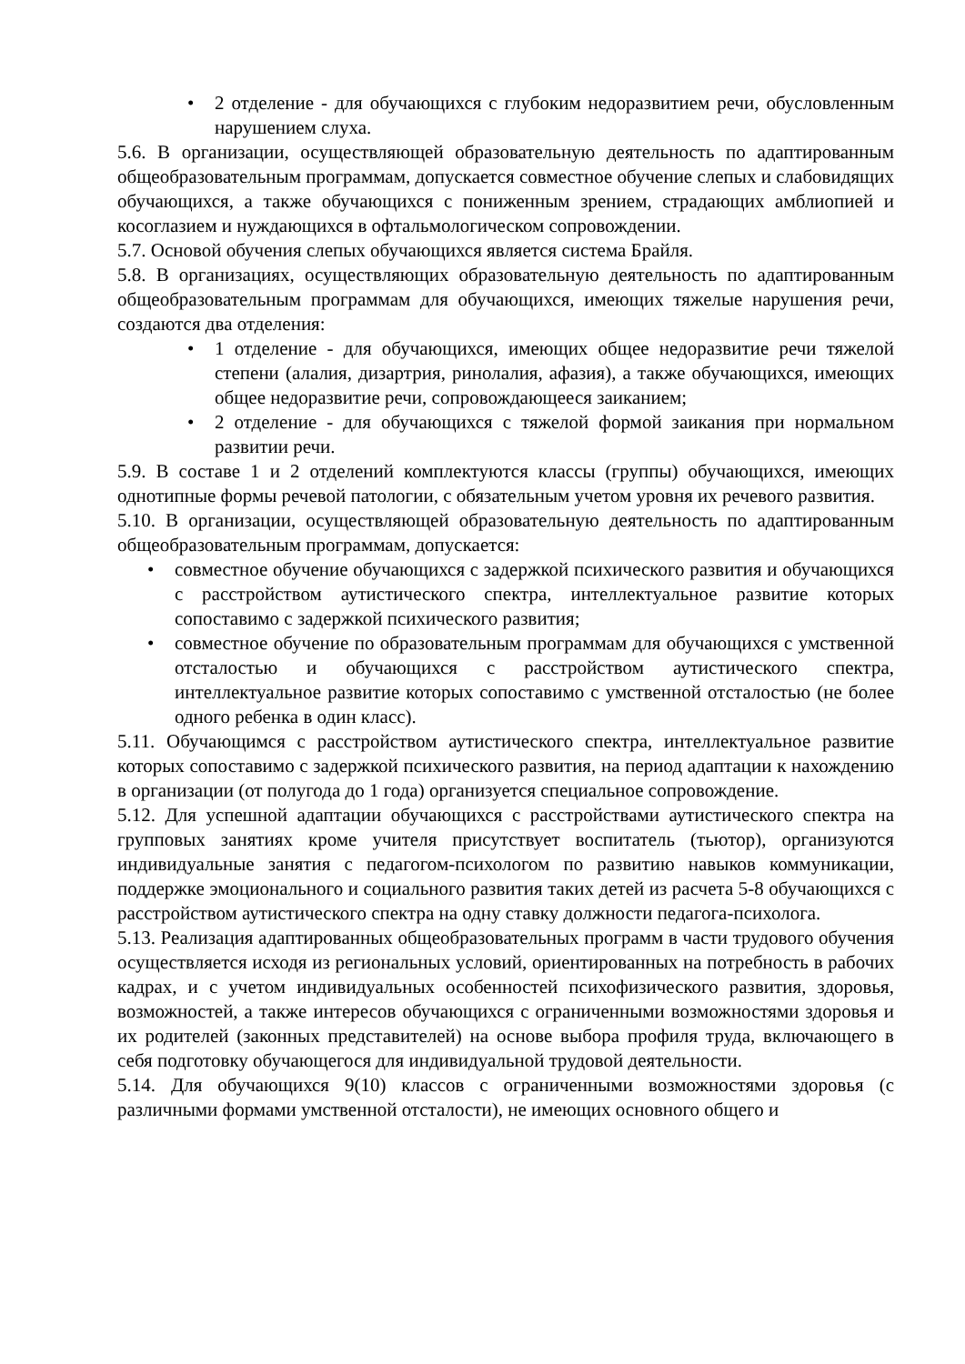• 2 отделение - для обучающихся с глубоким недоразвитием речи, обусловленным нарушением слуха.
5.6. В организации, осуществляющей образовательную деятельность по адаптированным общеобразовательным программам, допускается совместное обучение слепых и слабовидящих обучающихся, а также обучающихся с пониженным зрением, страдающих амблиопией и косоглазием и нуждающихся в офтальмологическом сопровождении.
5.7. Основой обучения слепых обучающихся является система Брайля.
5.8. В организациях, осуществляющих образовательную деятельность по адаптированным общеобразовательным программам для обучающихся, имеющих тяжелые нарушения речи, создаются два отделения:
• 1 отделение - для обучающихся, имеющих общее недоразвитие речи тяжелой степени (алалия, дизартрия, ринолалия, афазия), а также обучающихся, имеющих общее недоразвитие речи, сопровождающееся заиканием;
• 2 отделение - для обучающихся с тяжелой формой заикания при нормальном развитии речи.
5.9. В составе 1 и 2 отделений комплектуются классы (группы) обучающихся, имеющих однотипные формы речевой патологии, с обязательным учетом уровня их речевого развития.
5.10. В организации, осуществляющей образовательную деятельность по адаптированным общеобразовательным программам, допускается:
• совместное обучение обучающихся с задержкой психического развития и обучающихся с расстройством аутистического спектра, интеллектуальное развитие которых сопоставимо с задержкой психического развития;
• совместное обучение по образовательным программам для обучающихся с умственной отсталостью и обучающихся с расстройством аутистического спектра, интеллектуальное развитие которых сопоставимо с умственной отсталостью (не более одного ребенка в один класс).
5.11. Обучающимся с расстройством аутистического спектра, интеллектуальное развитие которых сопоставимо с задержкой психического развития, на период адаптации к нахождению в организации (от полугода до 1 года) организуется специальное сопровождение.
5.12. Для успешной адаптации обучающихся с расстройствами аутистического спектра на групповых занятиях кроме учителя присутствует воспитатель (тьютор), организуются индивидуальные занятия с педагогом-психологом по развитию навыков коммуникации, поддержке эмоционального и социального развития таких детей из расчета 5-8 обучающихся с расстройством аутистического спектра на одну ставку должности педагога-психолога.
5.13. Реализация адаптированных общеобразовательных программ в части трудового обучения осуществляется исходя из региональных условий, ориентированных на потребность в рабочих кадрах, и с учетом индивидуальных особенностей психофизического развития, здоровья, возможностей, а также интересов обучающихся с ограниченными возможностями здоровья и их родителей (законных представителей) на основе выбора профиля труда, включающего в себя подготовку обучающегося для индивидуальной трудовой деятельности.
5.14. Для обучающихся 9(10) классов с ограниченными возможностями здоровья (с различными формами умственной отсталости), не имеющих основного общего и